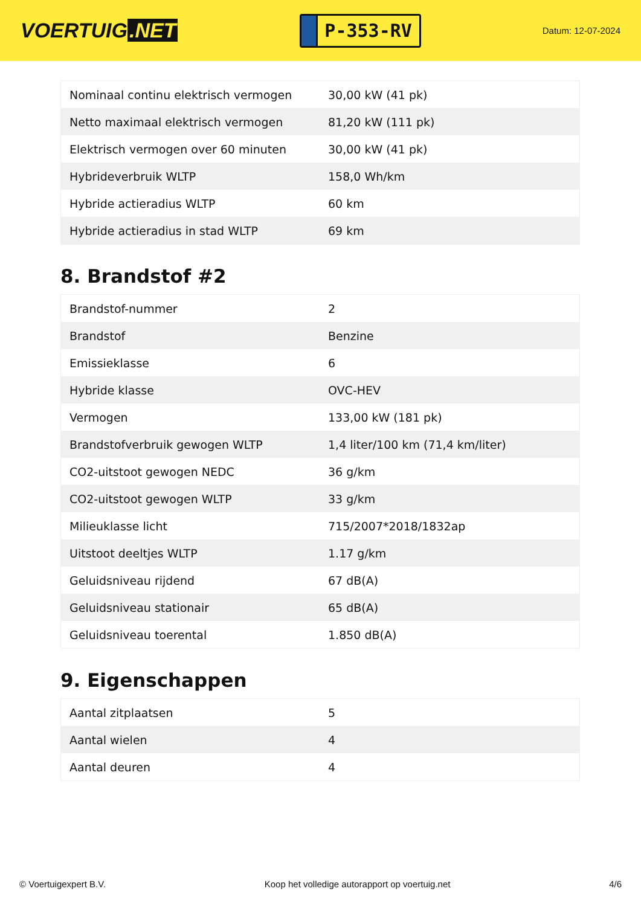VOERTUIG.NET
P-353-RV
Datum: 12-07-2024
| Nominaal continu elektrisch vermogen | 30,00 kW (41 pk) |
| Netto maximaal elektrisch vermogen | 81,20 kW (111 pk) |
| Elektrisch vermogen over 60 minuten | 30,00 kW (41 pk) |
| Hybrideverbruik WLTP | 158,0 Wh/km |
| Hybride actieradius WLTP | 60 km |
| Hybride actieradius in stad WLTP | 69 km |
8. Brandstof #2
| Brandstof-nummer | 2 |
| Brandstof | Benzine |
| Emissieklasse | 6 |
| Hybride klasse | OVC-HEV |
| Vermogen | 133,00 kW (181 pk) |
| Brandstofverbruik gewogen WLTP | 1,4 liter/100 km (71,4 km/liter) |
| CO2-uitstoot gewogen NEDC | 36 g/km |
| CO2-uitstoot gewogen WLTP | 33 g/km |
| Milieuklasse licht | 715/2007*2018/1832ap |
| Uitstoot deeltjes WLTP | 1.17 g/km |
| Geluidsniveau rijdend | 67 dB(A) |
| Geluidsniveau stationair | 65 dB(A) |
| Geluidsniveau toerental | 1.850 dB(A) |
9. Eigenschappen
| Aantal zitplaatsen | 5 |
| Aantal wielen | 4 |
| Aantal deuren | 4 |
© Voertuigexpert B.V. Koop het volledige autorapport op voertuig.net 4/6